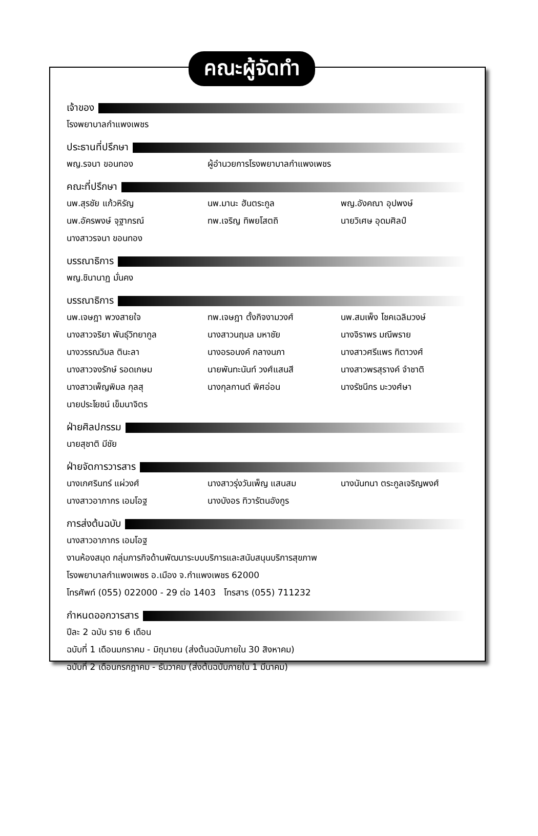คณะผู้จัดทำ
เจ้าของ
โรงพยาบาลกำแพงเพชร
ประธานที่ปรึกษา
พญ.รจนา ขอนทอง ผู้อำนวยการโรงพยาบาลกำแพงเพชร
คณะที่ปรึกษา
นพ.สุรชัย แก้วหิรัญ นพ.มานะ ฮันตระกูล พญ.อังคณา อุปพงษ์
นพ.อัครพงษ์ จุฐากรณ์ ทพ.เจริญ ทิพยโสตถิ นายวิเศษ อุดมศิลป์
นางสาวรจนา ขอนทอง
บรรณาธิการ
พญ.ชินานาฏ มั่นคง
บรรณาธิการ
นพ.เจษฎา พวงสายใจ ทพ.เจษฎา ตั้งกิจงามวงศ์ นพ.สมเพ็ง โชคเฉลิมวงษ์
นางสาวจริยา พันธุ์วิทยากูล นางสาวนฤมล มหาชัย นางจิราพร มณีพราย
นางวรรณวิมล ตินะลา นางอรอนงค์ กลางนภา นางสาวศรีแพร ทิตาวงศ์
นางสาวจงรักษ์ รอดเกษม นายพันทะนันท์ วงศ์แสนสี นางสาวพรสุรางค์ จำชาติ
นางสาวเพ็ญพิมล กุลสุ นางกุลกานต์ พิศอ่อน นางรัชนีกร มะวงศ์ษา
นายประโยชน์ เข็มนาจิตร
ฝ่ายศิลปกรรม
นายสุชาติ มีชัย
ฝ่ายจัดการวารสาร
นางเกศรินทร์ แผ่วงศ์ นางสาวรุ่งวันเพ็ญ แสนสม นางนันทนา ตระกูลเจริญพงศ์
นางสาวอาภากร เอมโอฐ นางบังอร ทิวารัตนอังกูร
การส่งต้นฉบับ
นางสาวอาภากร เอมโอฐ
งานห้องสมุด กลุ่มภารกิจด้านพัฒนาระบบบริการและสนับสนุนบริการสุขภาพ
โรงพยาบาลกำแพงเพชร อ.เมือง จ.กำแพงเพชร 62000
โทรศัพท์ (055) 022000 - 29 ต่อ 1403 โทรสาร (055) 711232
กำหนดออกวารสาร
ปีละ 2 ฉบับ ราย 6 เดือน
ฉบับที่ 1 เดือนมกราคม - มิถุนายน (ส่งต้นฉบับภายใน 30 สิงหาคม)
ฉบับที่ 2 เดือนกรกฎาคม - ธันวาคม (ส่งต้นฉบับภายใน 1 มีนาคม)